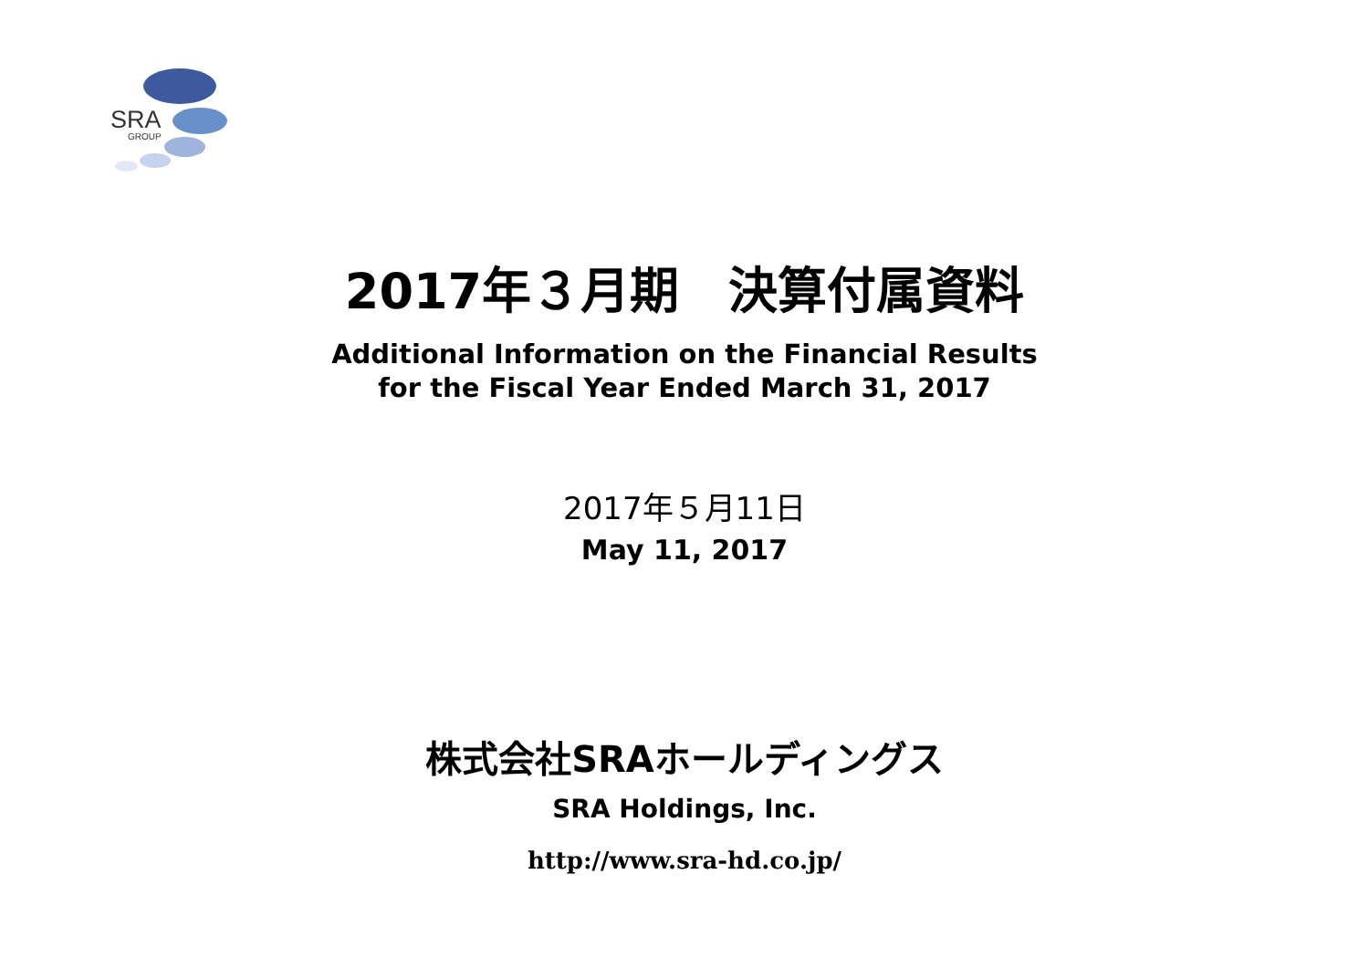SRA
GROUP
2017年３月期　決算付属資料
Additional Information on the Financial Results
for the Fiscal Year Ended March 31, 2017
2017年５月11日
May 11, 2017
株式会社SRAホールディングス
SRA Holdings, Inc.
http://www.sra-hd.co.jp/